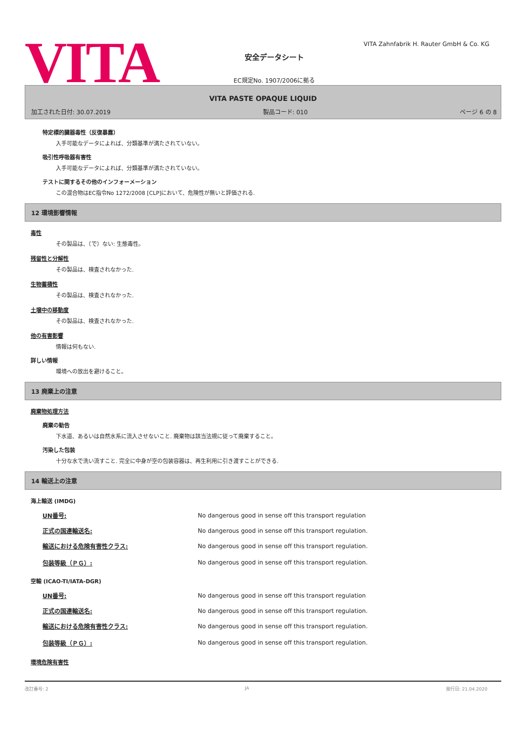VITA
安全データシート
EC規定No. 1907/2006に拠る
VITA Zahnfabrik H. Rauter GmbH & Co. KG
VITA PASTE OPAQUE LIQUID
加工された日付: 30.07.2019 製品コード: 010 ページ 6 の 8
特定標的臓器毒性（反復暴露）
入手可能なデータによれば、分類基準が満たされていない。
吸引性呼吸器有害性
入手可能なデータによれば、分類基準が満たされていない。
テストに関するその他のインフォーメーション
この混合物はEC指令No 1272/2008 [CLP]において、危険性が無いと評価される.
12 環境影響情報
毒性
その製品は、（で）ない: 生態毒性。
残留性と分解性
その製品は、検査されなかった.
生物蓄積性
その製品は、検査されなかった.
土壌中の移動度
その製品は、検査されなかった.
他の有害影響
情報は何もない.
詳しい情報
環境への放出を避けること。
13 廃棄上の注意
廃棄物処理方法
廃棄の勧告
下水道、あるいは自然水系に流入させないこと. 廃棄物は該当法規に従って廃棄すること。
汚染した包装
十分な水で洗い流すこと. 完全に中身が空の包装容器は、再生利用に引き渡すことができる.
14 輸送上の注意
海上輸送 (IMDG)
| UN番号: | No dangerous good in sense off this transport regulation |
| 正式の国連輸送名: | No dangerous good in sense off this transport regulation. |
| 輸送における危険有害性クラス: | No dangerous good in sense off this transport regulation. |
| 包装等級（ＰＧ）: | No dangerous good in sense off this transport regulation. |
空輸 (ICAO-TI/IATA-DGR)
| UN番号: | No dangerous good in sense off this transport regulation |
| 正式の国連輸送名: | No dangerous good in sense off this transport regulation. |
| 輸送における危険有害性クラス: | No dangerous good in sense off this transport regulation. |
| 包装等級（ＰＧ）: | No dangerous good in sense off this transport regulation. |
環境危険有害性
改訂番号: 2 JA 発行日: 21.04.2020